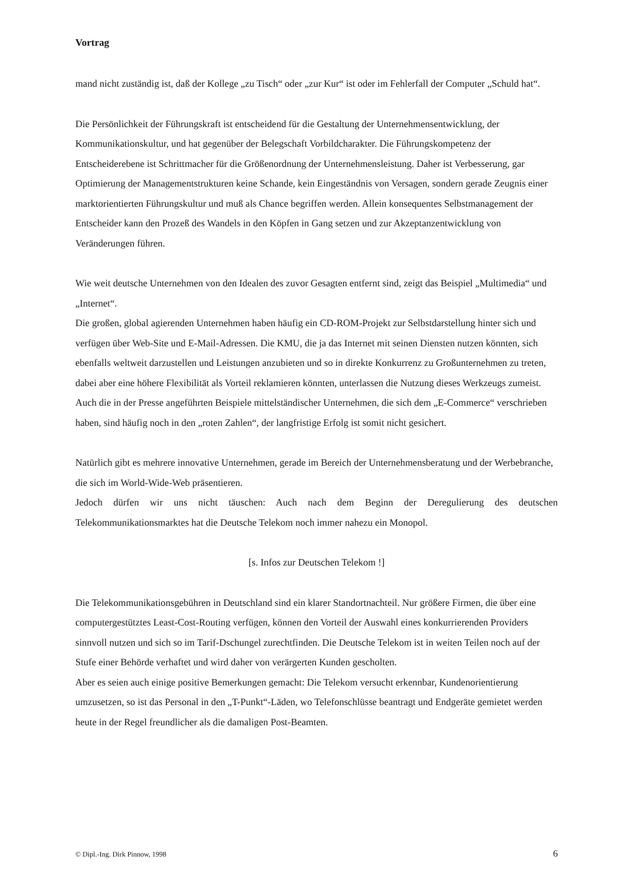Vortrag
mand nicht zuständig ist, daß der Kollege „zu Tisch“ oder „zur Kur“ ist oder im Fehlerfall der Computer „Schuld hat“.
Die Persönlichkeit der Führungskraft ist entscheidend für die Gestaltung der Unternehmensentwicklung, der Kommunikationskultur, und hat gegenüber der Belegschaft Vorbildcharakter. Die Führungskompetenz der Entscheiderebene ist Schrittmacher für die Größenordnung der Unternehmensleistung. Daher ist Verbesserung, gar Optimierung der Managementstrukturen keine Schande, kein Eingeständnis von Versagen, sondern gerade Zeugnis einer marktorientierten Führungskultur und muß als Chance begriffen werden. Allein konsequentes Selbstmanagement der Entscheider kann den Prozeß des Wandels in den Köpfen in Gang setzen und zur Akzeptanzentwicklung von Veränderungen führen.
Wie weit deutsche Unternehmen von den Idealen des zuvor Gesagten entfernt sind, zeigt das Beispiel „Multimedia“ und „Internet“.
Die großen, global agierenden Unternehmen haben häufig ein CD-ROM-Projekt zur Selbstdarstellung hinter sich und verfügen über Web-Site und E-Mail-Adressen. Die KMU, die ja das Internet mit seinen Diensten nutzen könnten, sich ebenfalls weltweit darzustellen und Leistungen anzubieten und so in direkte Konkurrenz zu Großunternehmen zu treten, dabei aber eine höhere Flexibilität als Vorteil reklamieren könnten, unterlassen die Nutzung dieses Werkzeugs zumeist. Auch die in der Presse angeführten Beispiele mittelständischer Unternehmen, die sich dem „E-Commerce“ verschrieben haben, sind häufig noch in den „roten Zahlen“, der langfristige Erfolg ist somit nicht gesichert.
Natürlich gibt es mehrere innovative Unternehmen, gerade im Bereich der Unternehmensberatung und der Werbebranche, die sich im World-Wide-Web präsentieren.
Jedoch dürfen wir uns nicht täuschen: Auch nach dem Beginn der Deregulierung des deutschen Telekommunikationsmarktes hat die Deutsche Telekom noch immer nahezu ein Monopol.
[s. Infos zur Deutschen Telekom !]
Die Telekommunikationsgebühren in Deutschland sind ein klarer Standortnachteil. Nur größere Firmen, die über eine computergestütztes Least-Cost-Routing verfügen, können den Vorteil der Auswahl eines konkurrierenden Providers sinnvoll nutzen und sich so im Tarif-Dschungel zurechtfinden. Die Deutsche Telekom ist in weiten Teilen noch auf der Stufe einer Behörde verhaftet und wird daher von verärgerten Kunden gescholten.
Aber es seien auch einige positive Bemerkungen gemacht: Die Telekom versucht erkennbar, Kundenorientierung umzusetzen, so ist das Personal in den „T-Punkt“-Läden, wo Telefonschlüsse beantragt und Endgeräte gemietet werden heute in der Regel freundlicher als die damaligen Post-Beamten.
© Dipl.-Ing. Dirk Pinnow, 1998 6